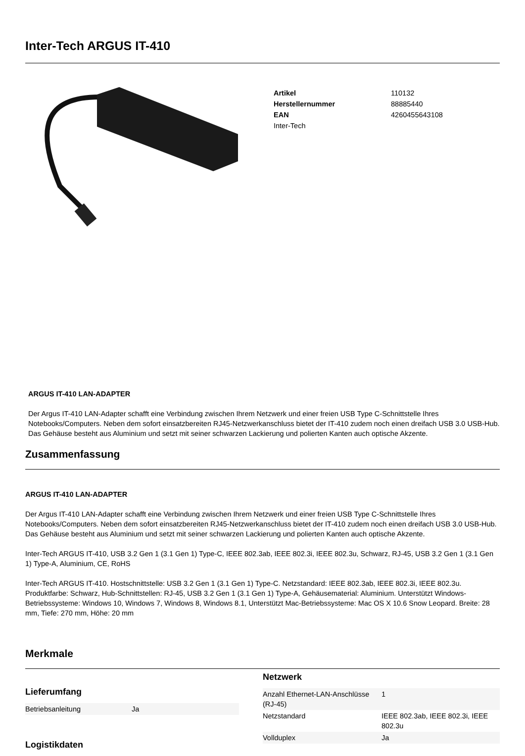Inter-Tech ARGUS IT-410
| Artikel | 110132 |
| Herstellernummer | 88885440 |
| EAN | 4260455643108 |
| Inter-Tech | |
ARGUS IT-410 LAN-ADAPTER
Der Argus IT-410 LAN-Adapter schafft eine Verbindung zwischen Ihrem Netzwerk und einer freien USB Type C-Schnittstelle Ihres Notebooks/Computers. Neben dem sofort einsatzbereiten RJ45-Netzwerkanschluss bietet der IT-410 zudem noch einen dreifach USB 3.0 USB-Hub. Das Gehäuse besteht aus Aluminium und setzt mit seiner schwarzen Lackierung und polierten Kanten auch optische Akzente.
Zusammenfassung
ARGUS IT-410 LAN-ADAPTER
Der Argus IT-410 LAN-Adapter schafft eine Verbindung zwischen Ihrem Netzwerk und einer freien USB Type C-Schnittstelle Ihres Notebooks/Computers. Neben dem sofort einsatzbereiten RJ45-Netzwerkanschluss bietet der IT-410 zudem noch einen dreifach USB 3.0 USB-Hub. Das Gehäuse besteht aus Aluminium und setzt mit seiner schwarzen Lackierung und polierten Kanten auch optische Akzente.
Inter-Tech ARGUS IT-410, USB 3.2 Gen 1 (3.1 Gen 1) Type-C, IEEE 802.3ab, IEEE 802.3i, IEEE 802.3u, Schwarz, RJ-45, USB 3.2 Gen 1 (3.1 Gen 1) Type-A, Aluminium, CE, RoHS
Inter-Tech ARGUS IT-410. Hostschnittstelle: USB 3.2 Gen 1 (3.1 Gen 1) Type-C. Netzstandard: IEEE 802.3ab, IEEE 802.3i, IEEE 802.3u. Produktfarbe: Schwarz, Hub-Schnittstellen: RJ-45, USB 3.2 Gen 1 (3.1 Gen 1) Type-A, Gehäusematerial: Aluminium. Unterstützt Windows-Betriebssysteme: Windows 10, Windows 7, Windows 8, Windows 8.1, Unterstützt Mac-Betriebssysteme: Mac OS X 10.6 Snow Leopard. Breite: 28 mm, Tiefe: 270 mm, Höhe: 20 mm
Merkmale
Lieferumfang
| Betriebsanleitung | Ja |
Logistikdaten
Netzwerk
| Anzahl Ethernet-LAN-Anschlüsse (RJ-45) | 1 |
| Netzstandard | IEEE 802.3ab, IEEE 802.3i, IEEE 802.3u |
| Vollduplex | Ja |